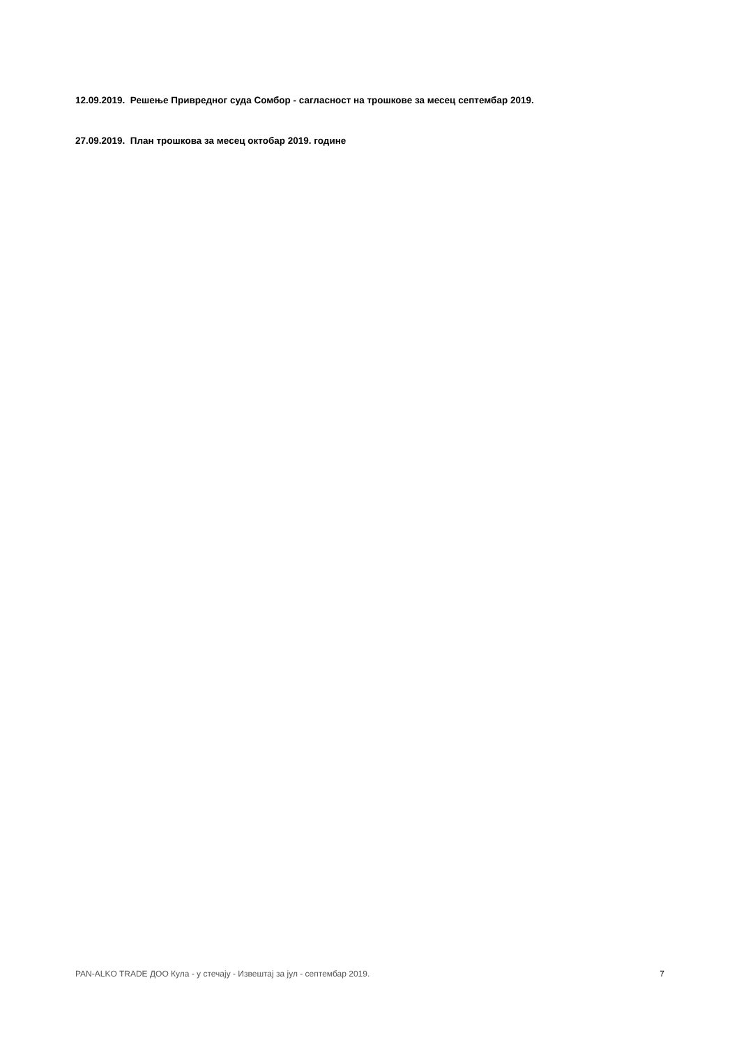12.09.2019. Решење Привредног суда Сомбор - сагласност на трошкове за месец септембар 2019.
27.09.2019. План трошкова за месец октобар 2019. године
PAN-ALKO TRADE ДОО Кула - у стечају - Извештај за јул - септембар 2019. 7